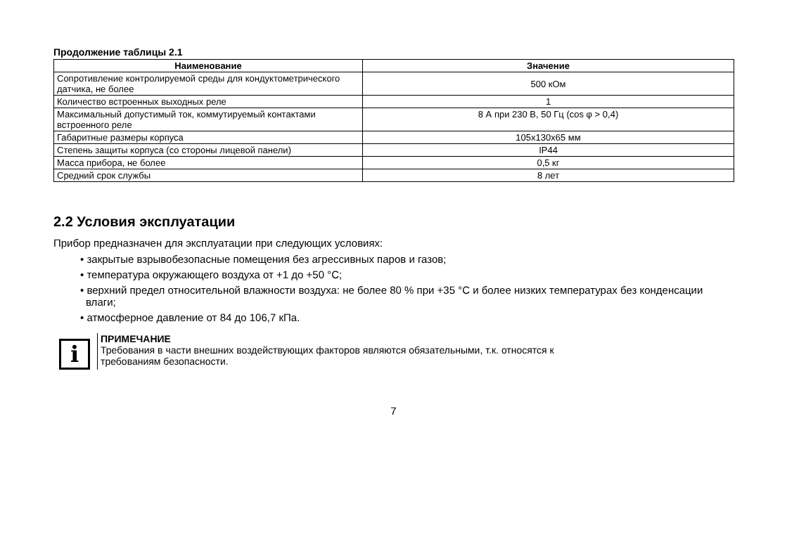Продолжение таблицы 2.1
| Наименование | Значение |
| --- | --- |
| Сопротивление контролируемой среды для кондуктометрического датчика, не более | 500 кОм |
| Количество встроенных выходных реле | 1 |
| Максимальный допустимый ток, коммутируемый контактами встроенного реле | 8 А при 230 В, 50 Гц (cos φ > 0,4) |
| Габаритные размеры корпуса | 105x130x65 мм |
| Степень защиты корпуса (со стороны лицевой панели) | IP44 |
| Масса прибора, не более | 0,5 кг |
| Средний срок службы | 8 лет |
2.2 Условия эксплуатации
Прибор предназначен для эксплуатации при следующих условиях:
• закрытые взрывобезопасные помещения без агрессивных паров и газов;
• температура окружающего воздуха от +1 до +50 °С;
• верхний предел относительной влажности воздуха: не более 80 % при +35 °С и более низких температурах без конденсации влаги;
• атмосферное давление от 84 до 106,7 кПа.
i
ПРИМЕЧАНИЕ
Требования в части внешних воздействующих факторов являются обязательными, т.к. относятся к требованиям безопасности.
7